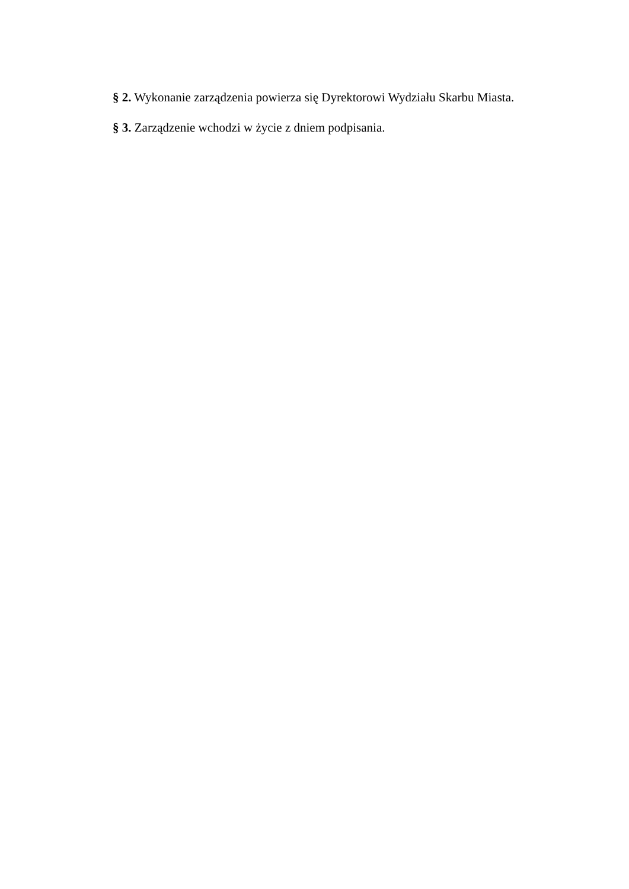§ 2. Wykonanie zarządzenia powierza się Dyrektorowi Wydziału Skarbu Miasta.
§ 3. Zarządzenie wchodzi w życie z dniem podpisania.